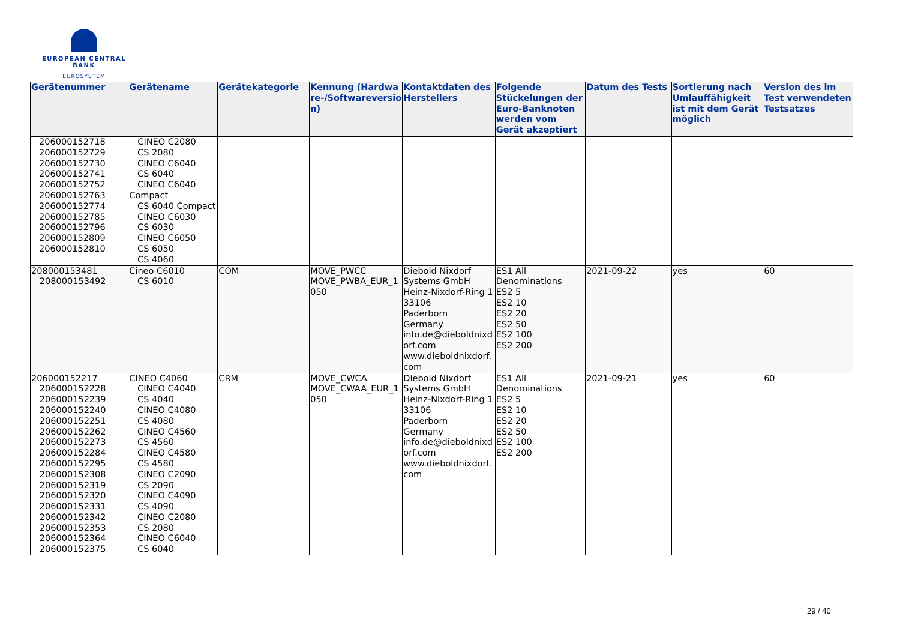EUROPEAN CENTRAL BANK
EUROSYSTEM
| Gerätenummer | Gerätename | Gerätekategorie | Kennung (Hardwa re-/Softwareversio n) | Kontaktdaten des Herstellers | Folgende Stückelungen der Euro-Banknoten werden vom Gerät akzeptiert | Datum des Tests | Sortierung nach Umlauffähigkeit ist mit dem Gerät möglich | Version des im Test verwendeten Testsatzes |
| --- | --- | --- | --- | --- | --- | --- | --- | --- |
| 206000152718 206000152729 206000152730 206000152741 206000152752 206000152763 206000152774 206000152785 206000152796 206000152809 206000152810 | CINEO C2080 CS 2080 CINEO C6040 CS 6040 CINEO C6040 Compact CS 6040 Compact CINEO C6030 CS 6030 CINEO C6050 CS 6050 CS 4060 | | | | | | | |
| 208000153481 208000153492 | Cineo C6010 CS 6010 | COM | MOVE_PWCC MOVE_PWBA_EUR_1 050 | Diebold Nixdorf Systems GmbH Heinz-Nixdorf-Ring 1 33106 Paderborn Germany info.de@dieboldnixd orf.com www.dieboldnixdorf. com | ES1 All Denominations ES2 5 ES2 10 ES2 20 ES2 50 ES2 100 ES2 200 | 2021-09-22 | yes | 60 |
| 206000152217 206000152228 206000152239 206000152240 206000152251 206000152262 206000152273 206000152284 206000152295 206000152308 206000152319 206000152320 206000152331 206000152342 206000152353 206000152364 206000152375 | CINEO C4060 CINEO C4040 CS 4040 CINEO C4080 CS 4080 CINEO C4560 CS 4560 CINEO C4580 CS 4580 CINEO C2090 CS 2090 CINEO C4090 CS 4090 CINEO C2080 CS 2080 CINEO C6040 CS 6040 | CRM | MOVE_CWCA MOVE_CWAA_EUR_1 050 | Diebold Nixdorf Systems GmbH Heinz-Nixdorf-Ring 1 33106 Paderborn Germany info.de@dieboldnixd orf.com www.dieboldnixdorf. com | ES1 All Denominations ES2 5 ES2 10 ES2 20 ES2 50 ES2 100 ES2 200 | 2021-09-21 | yes | 60 |
29 / 40